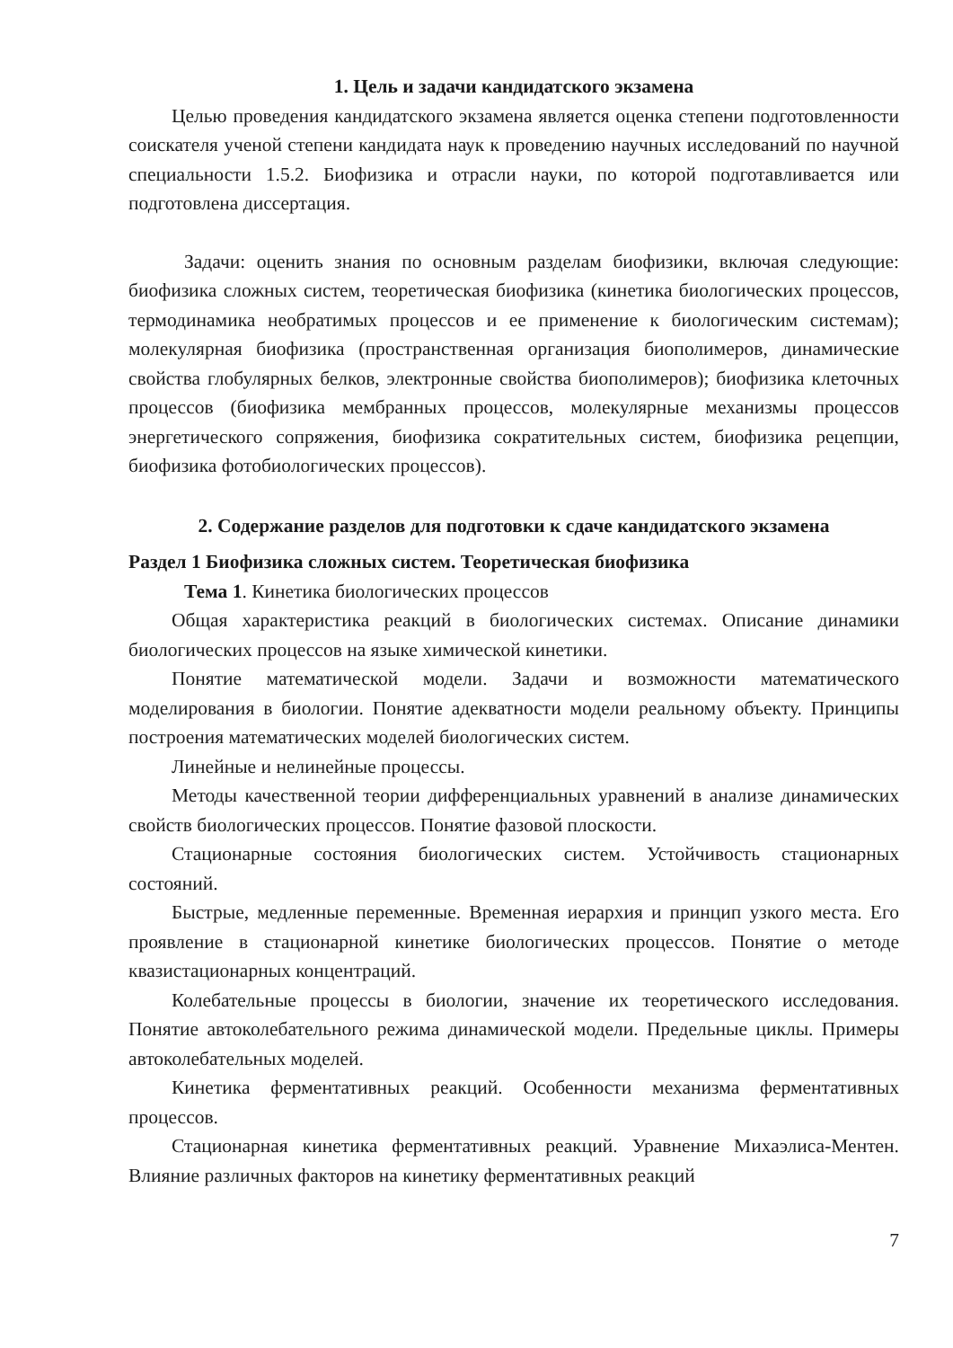1. Цель и задачи кандидатского экзамена
Целью проведения кандидатского экзамена является оценка степени подготовленности соискателя ученой степени кандидата наук к проведению научных исследований по научной специальности 1.5.2. Биофизика и отрасли науки, по которой подготавливается или подготовлена диссертация.
Задачи: оценить знания по основным разделам биофизики, включая следующие: биофизика сложных систем, теоретическая биофизика (кинетика биологических процессов, термодинамика необратимых процессов и ее применение к биологическим системам); молекулярная биофизика (пространственная организация биополимеров, динамические свойства глобулярных белков, электронные свойства биополимеров); биофизика клеточных процессов (биофизика мембранных процессов, молекулярные механизмы процессов энергетического сопряжения, биофизика сократительных систем, биофизика рецепции, биофизика фотобиологических процессов).
2. Содержание разделов для подготовки к сдаче кандидатского экзамена
Раздел 1 Биофизика сложных систем. Теоретическая биофизика
Тема 1. Кинетика биологических процессов
Общая характеристика реакций в биологических системах. Описание динамики биологических процессов на языке химической кинетики.
Понятие математической модели. Задачи и возможности математического моделирования в биологии. Понятие адекватности модели реальному объекту. Принципы построения математических моделей биологических систем.
Линейные и нелинейные процессы.
Методы качественной теории дифференциальных уравнений в анализе динамических свойств биологических процессов. Понятие фазовой плоскости.
Стационарные состояния биологических систем. Устойчивость стационарных состояний.
Быстрые, медленные переменные. Временная иерархия и принцип узкого места. Его проявление в стационарной кинетике биологических процессов. Понятие о методе квазистационарных концентраций.
Колебательные процессы в биологии, значение их теоретического исследования. Понятие автоколебательного режима динамической модели. Предельные циклы. Примеры автоколебательных моделей.
Кинетика ферментативных реакций. Особенности механизма ферментативных процессов.
Стационарная кинетика ферментативных реакций. Уравнение Михаэлиса-Ментен. Влияние различных факторов на кинетику ферментативных реакций
7